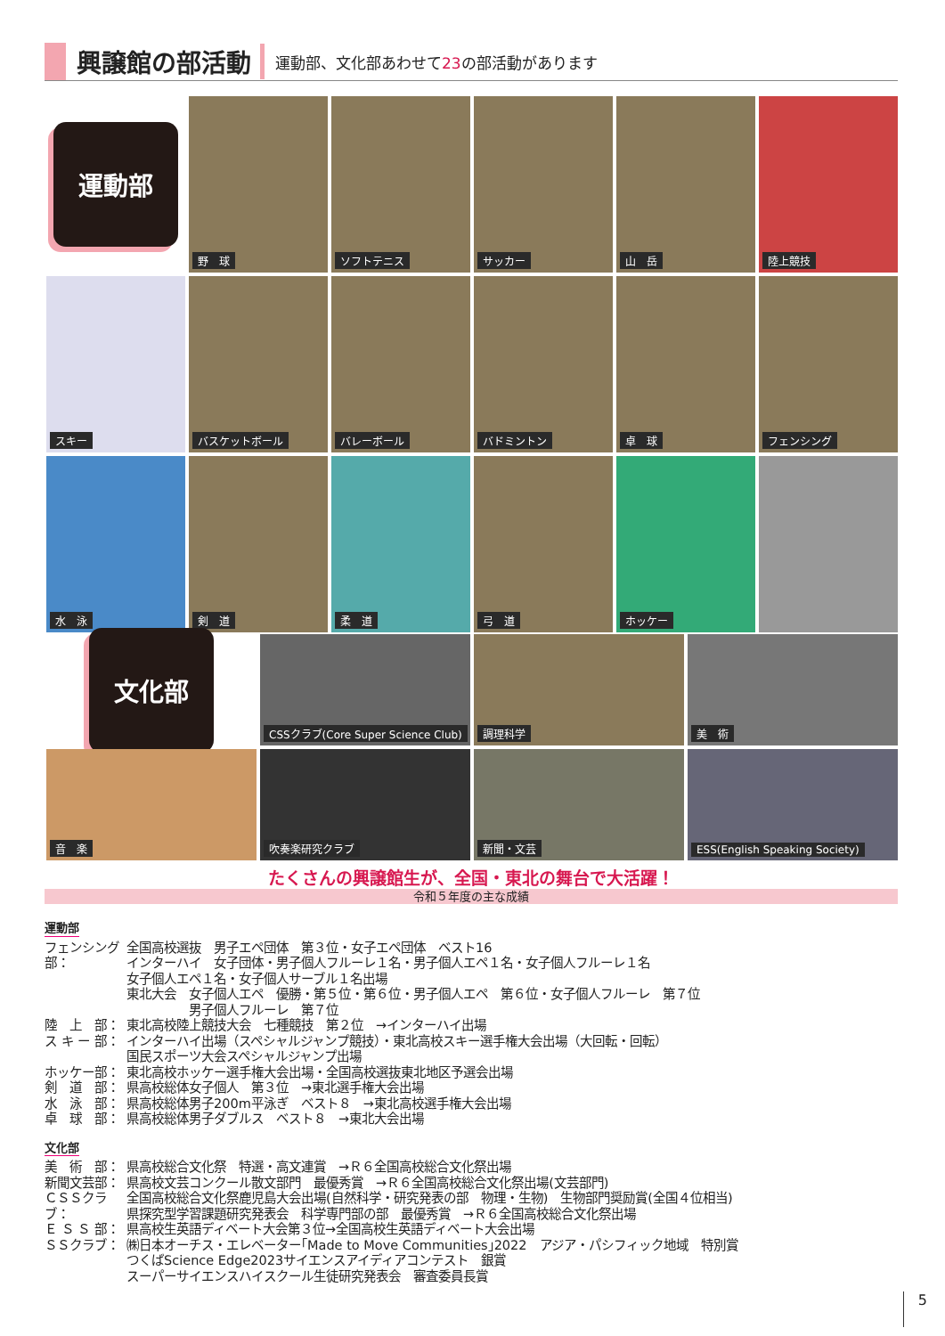興譲館の部活動
運動部、文化部あわせて23の部活動があります
運動部
野　球
ソフトテニス
サッカー
山　岳
陸上競技
スキー
バスケットボール
バレーボール
バドミントン
卓　球
フェンシング
水　泳
剣　道
柔　道
弓　道
ホッケー
文化部
CSSクラブ(Core Super Science Club)
調理科学
美　術
音　楽
吹奏楽研究クラブ
新聞・文芸
ESS(English Speaking Society)
たくさんの興譲館生が、全国・東北の舞台で大活躍！
令和５年度の主な成績
運動部
フェンシング部：
全国高校選抜　男子エペ団体　第３位・女子エペ団体　ベスト16
インターハイ　女子団体・男子個人フルーレ１名・男子個人エペ１名・女子個人フルーレ１名
女子個人エペ１名・女子個人サーブル１名出場
東北大会　女子個人エペ　優勝・第５位・第６位・男子個人エペ　第６位・女子個人フルーレ　第７位
　　　　　男子個人フルーレ　第７位
陸　上　部： 東北高校陸上競技大会　七種競技　第２位　→インターハイ出場
ス キ ー 部：
インターハイ出場（スペシャルジャンプ競技）・東北高校スキー選手権大会出場（大回転・回転）
国民スポーツ大会スペシャルジャンプ出場
ホッケー部： 東北高校ホッケー選手権大会出場・全国高校選抜東北地区予選会出場
剣　道　部： 県高校総体女子個人　第３位　→東北選手権大会出場
水　泳　部： 県高校総体男子200m平泳ぎ　ベスト８　→東北高校選手権大会出場
卓　球　部： 県高校総体男子ダブルス　ベスト８　→東北大会出場
文化部
美　術　部： 県高校総合文化祭　特選・高文連賞　→Ｒ６全国高校総合文化祭出場
新聞文芸部： 県高校文芸コンクール散文部門　最優秀賞　→Ｒ６全国高校総合文化祭出場(文芸部門)
ＣＳＳクラブ：
全国高校総合文化祭鹿児島大会出場(自然科学・研究発表の部　物理・生物)　生物部門奨励賞(全国４位相当)
県探究型学習課題研究発表会　科学専門部の部　最優秀賞　→Ｒ６全国高校総合文化祭出場
Ｅ Ｓ Ｓ 部：
県高校生英語ディベート大会第３位→全国高校生英語ディベート大会出場
ＳＳクラブ： ㈱日本オーチス・エレベーター｢Made to Move Communities｣2022　アジア・パシフィック地域　特別賞
つくばScience Edge2023サイエンスアイディアコンテスト　銀賞
スーパーサイエンスハイスクール生徒研究発表会　審査委員長賞
5